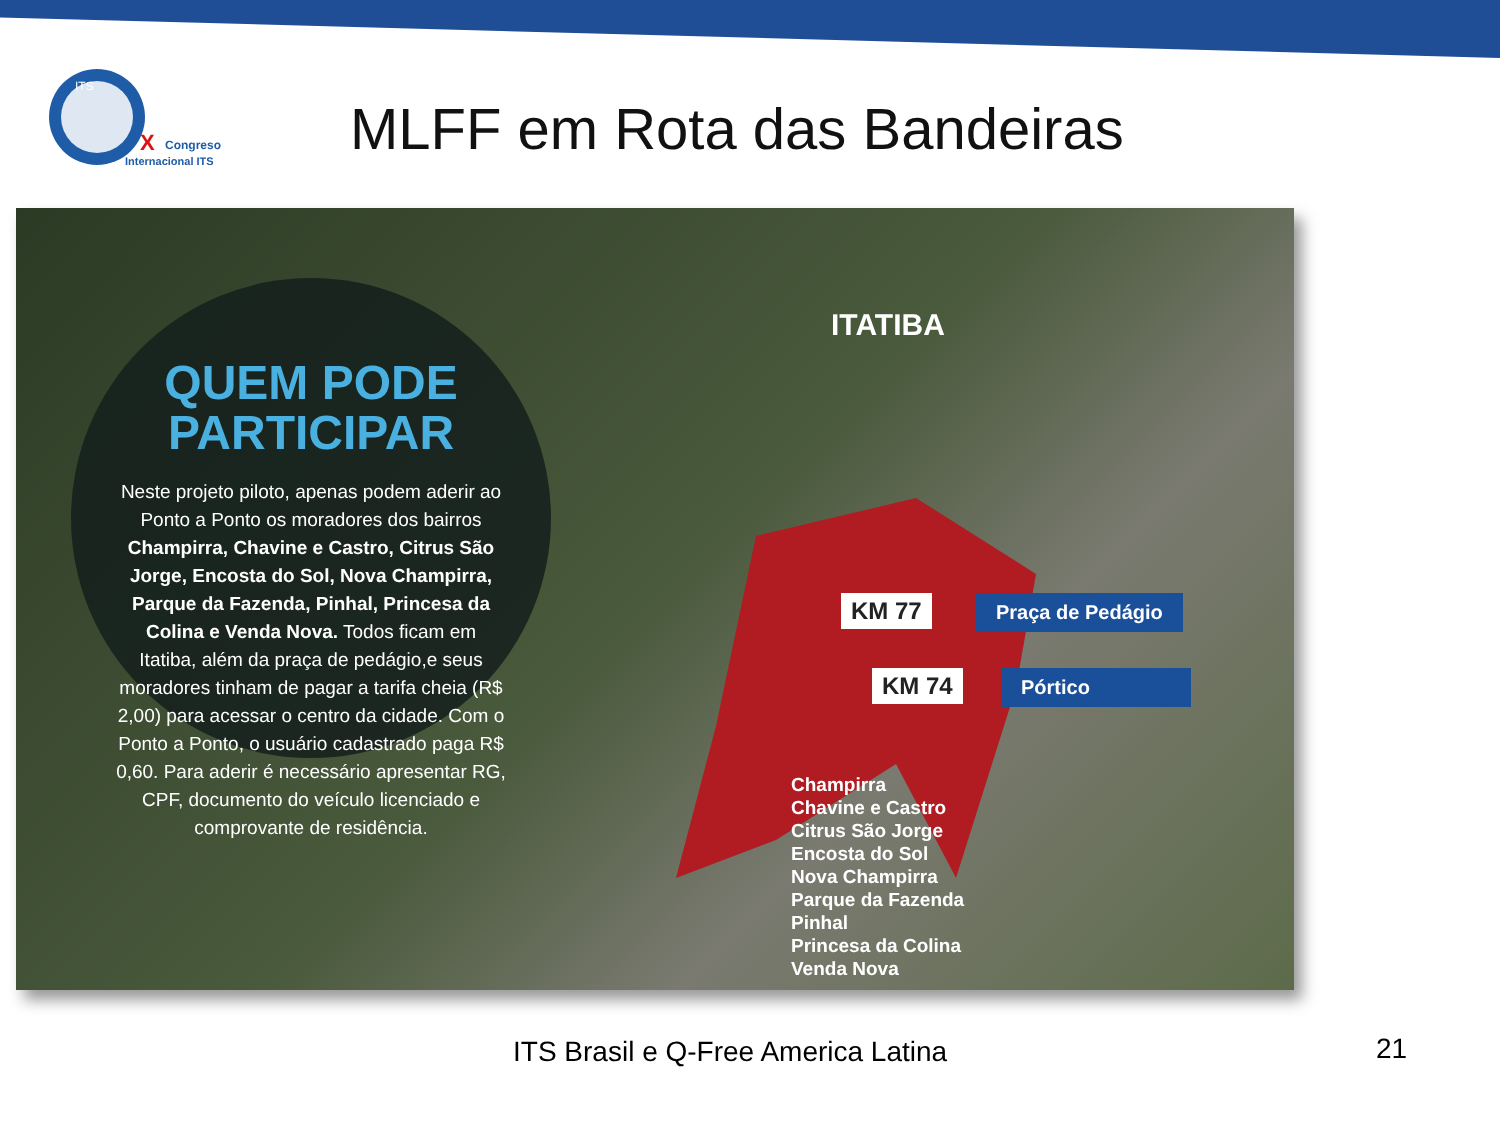ITS
X
Congreso
Internacional ITS
MLFF em Rota das Bandeiras
QUEM PODE PARTICIPAR
Neste projeto piloto, apenas podem aderir ao Ponto a Ponto os moradores dos bairros Champirra, Chavine e Castro, Citrus São Jorge, Encosta do Sol, Nova Champirra, Parque da Fazenda, Pinhal, Princesa da Colina e Venda Nova. Todos ficam em Itatiba, além da praça de pedágio,e seus moradores tinham de pagar a tarifa cheia (R$ 2,00) para acessar o centro da cidade. Com o Ponto a Ponto, o usuário cadastrado paga R$ 0,60. Para aderir é necessário apresentar RG, CPF, documento do veículo licenciado e comprovante de residência.
ITATIBA
KM 77 Praça de Pedágio
KM 74 Pórtico
Champirra
Chavine e Castro
Citrus São Jorge
Encosta do Sol
Nova Champirra
Parque da Fazenda
Pinhal
Princesa da Colina
Venda Nova
ITS Brasil e Q-Free America Latina
21